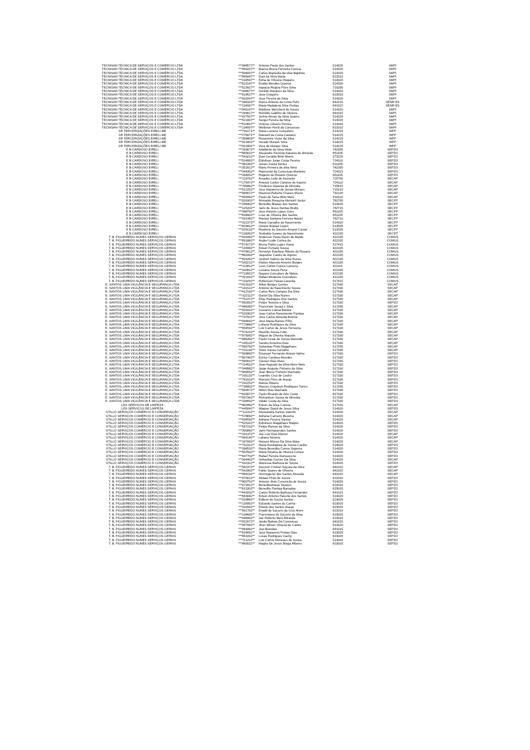| TECNISAN TÉCNICA DE SERVIÇOS E COMÉRCIO LTDA | ***388577** | Antonio Paulo dos Santos | 514320 | SMPI |
| TECNISAN TÉCNICA DE SERVIÇOS E COMÉRCIO LTDA | ***456167** | Bianca Bruna Ferrreira Correia | 514320 | SMPI |
| TECNISAN TÉCNICA DE SERVIÇOS E COMÉRCIO LTDA | ***506437** | Carlos Mamedio da silva Baptista | 514320 | SMPI |
| TECNISAN TÉCNICA DE SERVIÇOS E COMÉRCIO LTDA | ***845087** | Davi da Silva Maria | 622010 | SMPI |
| TECNISAN TÉCNICA DE SERVIÇOS E COMÉRCIO LTDA | ***134567** | Edna de Oliveira Olegario | 514320 | SMPI |
| TECNISAN TÉCNICA DE SERVIÇOS E COMÉRCIO LTDA | ***615187** | Eraldo Mendes Queiroz | 514320 | SMPI |
| TECNISAN TÉCNICA DE SERVIÇOS E COMÉRCIO LTDA | ***523827** | Ingracia Regina Pires Silva | 710205 | SMPI |
| TECNISAN TÉCNICA DE SERVIÇOS E COMÉRCIO LTDA | ***396677** | Ironildo Marques da Silva | 514320 | SMPI |
| TECNISAN TÉCNICA DE SERVIÇOS E COMÉRCIO LTDA | ***618527** | Jose Gregorio | 622010 | SMPI |
| TECNISAN TÉCNICA DE SERVIÇOS E COMÉRCIO LTDA | ***932047** | Jose Pereira da Silva | 514320 | SMPI |
| TECNISAN TÉCNICA DE SERVIÇOS E COMÉRCIO LTDA | ***399320** | Marco Antonio da Costa Felix | 641015 | SENR-ES |
| TECNISAN TÉCNICA DE SERVIÇOS E COMÉRCIO LTDA | ***134567** | Maria Madalena Silva Freitas | 641015 | SENR-ES |
| TECNISAN TÉCNICA DE SERVIÇOS E COMÉRCIO LTDA | ***841147** | Marilene Mencheni de Souza | 514320 | SMPI |
| TECNISAN TÉCNICA DE SERVIÇOS E COMÉRCIO LTDA | ***264617** | Romildo Galdino de Oliveira | 641015 | SMPI |
| TECNISAN TÉCNICA DE SERVIÇOS E COMÉRCIO LTDA | ***427507** | Selma Areias da Silva Soares | 514320 | SMPI |
| TECNISAN TÉCNICA DE SERVIÇOS E COMÉRCIO LTDA | ***521807** | Sergio Pereira da Silva | 514320 | SMPI |
| TECNISAN TÉCNICA DE SERVIÇOS E COMÉRCIO LTDA | ***510837** | Vinicius Glicerio Pereira | 514320 | SMPI |
| TECNISAN TÉCNICA DE SERVIÇOS E COMÉRCIO LTDA | ***134567** | Wellinton Herdi da Conceicao | 622010 | SMPI |
| SR TERCERIZAÇÕES EIRELI-ME | ***791171** | Maria Luciene Goncalves | 514225 | INPP |
| SR TERCERIZAÇÕES EIRELI-ME | ***276071** | Maxwell da Costa Caetano | 514225 | INPP |
| SR TERCERIZAÇÕES EIRELI-ME | ***399803** | Rosymeire Victor da Silva | 514225 | INPP |
| SR TERCERIZAÇÕES EIRELI-ME | ***021801** | Verade Moraes Silva | 514225 | INPP |
| SR TERCERIZAÇÕES EIRELI-ME | ***021801** | Vera de Moraes Silva | 514225 | INPP |
| E B CARDOSO EIRELI | ***183672** | Adalberto da Silva Mota | 782305 | SEPZO |
| E B CARDOSO EIRELI | ***995622** | Alexandre Fleming Siqueira de Almeida | 951105 | SEPZO |
| E B CARDOSO EIRELI | ***543212** | Davi Geraldo Brito Meelo | 373220 | SEPZO |
| E B CARDOSO EIRELI | ***524002** | Edmilson Jorge Costa Pereira | 724110 | SEPZO |
| E B CARDOSO EIRELI | ***062362** | Josias Souza Nunes | 911205 | SEPZO |
| E B CARDOSO EIRELI | ***351612** | Mario Ferreira da silva Neto | 782305 | SEPZO |
| E B CARDOSO EIRELI | ***044302** | Raimundo da Conceicao Monteiro | 724315 | SEPZO |
| E B CARDOSO EIRELI | ***284052** | Rogerio do Rosario Queiroz | 951105 | SEPZO |
| E B CARDOSO EIRELI | ***119762** | Amadeu Leite de Azevedo | 725705 | SECAP |
| E B CARDOSO EIRELI | ***176472** | Antonio Carlos Campos de Aquino | 724110 | SECAP |
| E B CARDOSO EIRELI | ***785882** | Frederico Siqueira de Almeida | 715615 | SECAP |
| E B CARDOSO EIRELI | ***512252** | Jose Nazareno de Souza Moraes | 715210 | SECAP |
| E B CARDOSO EIRELI | ***906672** | Mauricio Roberto Chaves Muniz | 732120 | SECAP |
| E B CARDOSO EIRELI | ***058442** | Paulo de Tarso Brito Melo | 411010 | SECAP |
| E B CARDOSO EIRELI | ***026302** | Amiraldo Rorayma Montoril Junior | 782705 | SECFP |
| E B CARDOSO EIRELI | ***286402** | Benedito Brazao dos Santos | 514320 | SECFP |
| E B CARDOSO EIRELI | ***125332** | Jairo de Jesus Dantas Brabo | 782715 | SECFP |
| E B CARDOSO EIRELI | ***398792** | Jose Antonio Lopes Goes | 951105 | SECFP |
| E B CARDOSO EIRELI | ***634902** | Luso de Oliveira dos Santos | 951105 | SECFP |
| E B CARDOSO EIRELI | ***031482** | Manoel Santana Ferreira Maciel | 782710 | SECFP |
| E B CARDOSO EIRELI | ***322372** | Maria Carvalho do Nascimento | 514320 | SECFP |
| E B CARDOSO EIRELI | ***829812** | Oziane Brazao Lopes | 513505 | SECFP |
| E B CARDOSO EIRELI | ***029132** | Rosilene do Socorro Amaral Carval | 513205 | SECFP |
| E B CARDOSO EIRELI | ***138352** | Teobaldo Soares do Nascimento | 422105 | SECFP |
| T. B. FIGUEIREDO NUNES SERVIÇOS GERAIS | ***926442** | Anderson Paulo Danin de Ataide | 422105 | COMUS |
| T. B. FIGUEIREDO NUNES SERVIÇOS GERAIS | ***691882** | Andrei Luide Correa da | 422105 | COMUS |
| T. B. FIGUEIREDO NUNES SERVIÇOS GERAIS | ***574173** | Bruno Pablo Lopes Viana | 517415 | COMUS |
| T. B. FIGUEIREDO NUNES SERVIÇOS GERAIS | ***135982** | Edson Furtado Souza | 422105 | COMUS |
| T. B. FIGUEIREDO NUNES SERVIÇOS GERAIS | ***478012** | Hervelyn Estefany Ribeiro do Rosario | 422105 | COMUS |
| T. B. FIGUEIREDO NUNES SERVIÇOS GERAIS | ***892002** | Jaqueline Castro de Aquino | 422105 | COMUS |
| T. B. FIGUEIREDO NUNES SERVIÇOS GERAIS | ***824352** | Joubert Sabino da Silva Nunes | 422105 | COMUS |
| T. B. FIGUEIREDO NUNES SERVIÇOS GERAIS | ***543212** | Kleiton Marcelo Amorim Borges | 422105 | COMUS |
| T. B. FIGUEIREDO NUNES SERVIÇOS GERAIS | ***115812** | Leon Carlos Correa Lameira | 421115 | COMUS |
| T. B. FIGUEIREDO NUNES SERVIÇOS GERAIS | ***320922** | Luciana Souza Pena | 422105 | COMUS |
| T. B. FIGUEIREDO NUNES SERVIÇOS GERAIS | ***719552** | Nayara Goncalves de Matos | 422105 | COMUS |
| T. B. FIGUEIREDO NUNES SERVIÇOS GERAIS | ***351642** | Rafael Medeiros Goncalves | 412105 | COMUS |
| T. B. FIGUEIREDO NUNES SERVIÇOS GERAIS | ***118292** | Rubenson Paixao Lacerda | 517415 | COMUS |
| E. SANTOS LIMA VIGILÂNCIA E SEGURANÇA LTDA | ***423102** | Ailton Borges Gomes | 517330 | SECAP |
| E. SANTOS LIMA VIGILÂNCIA E SEGURANÇA LTDA | ***141522** | Antonio do Nascimento Souza | 517330 | SECAP |
| E. SANTOS LIMA VIGILÂNCIA E SEGURANÇA LTDA | ***412162** | Carlos Reis Campos Da Silva | 517330 | SECAP |
| E. SANTOS LIMA VIGILÂNCIA E SEGURANÇA LTDA | ***322112** | Daniel Da Silva Nunes | 517330 | SECAP |
| E. SANTOS LIMA VIGILÂNCIA E SEGURANÇA LTDA | ***752372** | Elias Rodrigues Dos Santos | 517330 | SECAP |
| E. SANTOS LIMA VIGILÂNCIA E SEGURANÇA LTDA | ***692052** | Felipe Teixeira e Silva | 517330 | SEPZO |
| E. SANTOS LIMA VIGILÂNCIA E SEGURANÇA LTDA | ***486392** | Francinete Souza e Silva | 517330 | SECAP |
| E. SANTOS LIMA VIGILÂNCIA E SEGURANÇA LTDA | ***031622** | Giovanni Lisboa Batista | 517330 | SECAP |
| E. SANTOS LIMA VIGILÂNCIA E SEGURANÇA LTDA | ***520302** | Joao Carlos Nascimento Pantoja | 517330 | SECAP |
| E. SANTOS LIMA VIGILÂNCIA E SEGURANÇA LTDA | ***747022** | Jose Carlos Almeida Boinha | 517330 | SECAP |
| E. SANTOS LIMA VIGILÂNCIA E SEGURANÇA LTDA | ***044642** | Jose Maria Ramos Filho | 517330 | SECAP |
| E. SANTOS LIMA VIGILÂNCIA E SEGURANÇA LTDA | ***770882** | Lohana Rodrigues da Silva | 517330 | SECAP |
| E. SANTOS LIMA VIGILÂNCIA E SEGURANÇA LTDA | ***956592** | Luiz Carlos de Jesus Ferreiora | 517330 | SECAP |
| E. SANTOS LIMA VIGILÂNCIA E SEGURANÇA LTDA | ***571152** | Maurilio Souza Cota | 517330 | SECAP |
| E. SANTOS LIMA VIGILÂNCIA E SEGURANÇA LTDA | ***975062** | Miguel de Oliveira Macedo | 517330 | SECAP |
| E. SANTOS LIMA VIGILÂNCIA E SEGURANÇA LTDA | ***486392** | Paulo Cesar de Souza Mamede | 517330 | SECAP |
| E. SANTOS LIMA VIGILÂNCIA E SEGURANÇA LTDA | ***145132** | Sandro Anselmo Dias | 517330 | SECAP |
| E. SANTOS LIMA VIGILÂNCIA E SEGURANÇA LTDA | ***595792** | Sebastiao Pinto Magalhaes | 517330 | SECAP |
| E. SANTOS LIMA VIGILÂNCIA E SEGURANÇA LTDA | ***151142** | Silvio Souza Carvalho | 517330 | SECAP |
| E. SANTOS LIMA VIGILÂNCIA E SEGURANÇA LTDA | ***508892** | Emanoel Fernando Morais Valino | 517330 | SEPZO |
| E. SANTOS LIMA VIGILÂNCIA E SEGURANÇA LTDA | ***907402** | Eurico Cardoso Mendes | 517330 | SEPZO |
| E. SANTOS LIMA VIGILÂNCIA E SEGURANÇA LTDA | ***585622** | Gleison Dias Alves | 517330 | SEPZO |
| E. SANTOS LIMA VIGILÂNCIA E SEGURANÇA LTDA | ***114922** | Joao Augusto da Silva Alves Neto | 517330 | SEPZO |
| E. SANTOS LIMA VIGILÂNCIA E SEGURANÇA LTDA | ***349982** | Jorge Augusto Pinheiro da Silva | 517330 | SEPZO |
| E. SANTOS LIMA VIGILÂNCIA E SEGURANÇA LTDA | ***909552** | Juan Breno Pinheiro Machado | 517330 | SEPZO |
| E. SANTOS LIMA VIGILÂNCIA E SEGURANÇA LTDA | ***201132** | Leandro Cruz de Castro | 517330 | SEPZO |
| E. SANTOS LIMA VIGILÂNCIA E SEGURANÇA LTDA | ***763102** | Marcelo Pires de Araujo | 517330 | SEPZO |
| E. SANTOS LIMA VIGILÂNCIA E SEGURANÇA LTDA | ***242252** | Marcio Ribeiro | 517330 | SEPZO |
| E. SANTOS LIMA VIGILÂNCIA E SEGURANÇA LTDA | ***736802** | Marcos Graydson Rodrigues Torres | 517330 | SEPZO |
| E. SANTOS LIMA VIGILÂNCIA E SEGURANÇA LTDA | ***950972** | Nilton Dias Machado | 517330 | SEPZO |
| E. SANTOS LIMA VIGILÂNCIA E SEGURANÇA LTDA | ***620972** | Paulo Ricardo de Aviz Costa | 817330 | SEPZO |
| E. SANTOS LIMA VIGILÂNCIA E SEGURANÇA LTDA | ***507362** | Richardson Souza de Almeida | 517330 | SEPZO |
| E. SANTOS LIMA VIGILÂNCIA E SEGURANÇA LTDA | ***108932** | Valder Costa da Silva | 517330 | SEPZO |
| LDS SERVIÇOS DE LIMPEZA | ***802892** | Edson da Silva Correia | 517320 | SECAP |
| LDS SERVIÇOS DE LIMPEZA | ***445042** | Wagner David de Jesus Silva | 514320 | SEPZO |
| STILLO SERVIÇOS COMÉRCIO E CONSERVAÇÃO | ***111312** | Alessandra Santos Valente | 514320 | SECAP |
| STILLO SERVIÇOS COMÉRCIO E CONSERVAÇÃO | ***578692** | Adriana Carneiro Bezerra | 514320 | SECAP |
| STILLO SERVIÇOS COMÉRCIO E CONSERVAÇÃO | ***034592** | Adriano Pereira Santos | 514320 | SECAP |
| STILLO SERVIÇOS COMÉRCIO E CONSERVAÇÃO | ***525322** | Edmiilson Magalhaes Magno | 514320 | SEPZO |
| STILLO SERVIÇOS COMÉRCIO E CONSERVAÇÃO | ***597232** | Felipe Ramos da Silva | 514320 | SEPZO |
| STILLO SERVIÇOS COMÉRCIO E CONSERVAÇÃO | ***300882** | Jairo Henriquendos Santos | 514320 | SEPZO |
| STILLO SERVIÇOS COMÉRCIO E CONSERVAÇÃO | ***331372** | Joe Luiz Dias Marcet | 514320 | SECAP |
| STILLO SERVIÇOS COMÉRCIO E CONSERVAÇÃO | ***064142** | Laliana Teixeira | 514320 | SECAP |
| STILLO SERVIÇOS COMÉRCIO E CONSERVAÇÃO | ***167092** | Manoel Afonso Da Silva Maia | 514320 | SECAP |
| STILLO SERVIÇOS COMÉRCIO E CONSERVAÇÃO | ***732312** | Maria Auxiliadora de Sousa Coelho | 514320 | SEPZO |
| STILLO SERVIÇOS COMÉRCIO E CONSERVAÇÃO | ***398532** | Maria Benedita Correa Siqueira | 514320 | SEPZO |
| STILLO SERVIÇOS COMÉRCIO E CONSERVAÇÃO | ***952502** | Maria Dinalva de Oliveira Correa | 514320 | SEPZO |
| STILLO SERVIÇOS COMÉRCIO E CONSERVAÇÃO | ***847702** | Rafael Pereira Damasceno | 514320 | SEPZO |
| STILLO SERVIÇOS COMÉRCIO E CONSERVAÇÃO | ***304402** | Sebastiao Gomes Da Silva | 514320 | SECAP |
| STILLO SERVIÇOS COMÉRCIO E CONSERVAÇÃO | ***102322** | Wanessa Barbosa de Souza | 514320 | SEPZO |
| T. B. FIGUEIREDO NUNES SERVIÇOS GERAIS | ***582372** | Deiyson Cristian Soyuza da Silva | 641015 | SECAP |
| T. B. FIGUEIREDO NUNES SERVIÇOS GERAIS | ***541802** | Fabio Soares de Oliveira | 641015 | SECAP |
| T. B. FIGUEIREDO NUNES SERVIÇOS GERAIS | ***994192** | Hermogenei dos Santos Almeida | 641015 | SECAP |
| T. B. FIGUEIREDO NUNES SERVIÇOS GERAIS | ***470012** | Abdael Pinto de Souza | 622010 | SEPZO |
| T. B. FIGUEIREDO NUNES SERVIÇOS GERAIS | ***900752** | Antonio Jean Conceicão de Souza | 514320 | SEPZO |
| T. B. FIGUEIREDO NUNES SERVIÇOS GERAIS | ***672822** | BeneditoAraujo Tavares | 622010 | SEPZO |
| T. B. FIGUEIREDO NUNES SERVIÇOS GERAIS | ***615302** | Benedito Pantoja Barradas | 623020 | SEPZO |
| T. B. FIGUEIREDO NUNES SERVIÇOS GERAIS | ***441032** | Carlos Roberto Barbosa Fernandes | 641015 | SEPZO |
| T. B. FIGUEIREDO NUNES SERVIÇOS GERAIS | ***683042** | Edson Antonio Parente dos Santos | 514320 | SEPZO |
| T. B. FIGUEIREDO NUNES SERVIÇOS GERAIS | ***318892** | Edilson de Souza Santos | 623020 | SEPZO |
| T. B. FIGUEIREDO NUNES SERVIÇOS GERAIS | ***135952** | Eduardo Santos do Carmo | 623020 | SEPZO |
| T. B. FIGUEIREDO NUNES SERVIÇOS GERAIS | ***202942** | Elizete dos Santos Araujo | 623020 | SEPZO |
| T. B. FIGUEIREDO NUNES SERVIÇOS GERAIS | ***561762** | Enadil do Socorro da Cruz Alves | 622010 | SEPZO |
| T. B. FIGUEIREDO NUNES SERVIÇOS GERAIS | ***134682** | Francislena do Socorro da Silva | 623020 | SEPZO |
| T. B. FIGUEIREDO NUNES SERVIÇOS GERAIS | ***046902** | Jair Roberto Melo Miranda | 622010 | SEPZO |
| T. B. FIGUEIREDO NUNES SERVIÇOS GERAIS | ***922072** | Jardel Batista Da Conceicao | 641015 | SEPZO |
| T. B. FIGUEIREDO NUNES SERVIÇOS GERAIS | ***097942** | Jhon Wilson Oliveria de Castro | 514320 | SEPZO |
| T. B. FIGUEIREDO NUNES SERVIÇOS GERAIS | ***464962** | Joel Brandao | 641015 | SEPZO |
| T. B. FIGUEIREDO NUNES SERVIÇOS GERAIS | ***624052** | Jose Nazareno Freitas Dias | 623020 | SEPZO |
| T. B. FIGUEIREDO NUNES SERVIÇOS GERAIS | ***953332** | Lucas Rodrigues Cauhy | 623020 | SEPZO |
| T. B. FIGUEIREDO NUNES SERVIÇOS GERAIS | ***721222** | Luiz Carlos Meneses de Souza | 514320 | SEPZO |
| T. B. FIGUEIREDO NUNES SERVIÇOS GERAIS | ***883022** | Magno De Jesus Braga Ribeiro | 623020 | SEPZO |